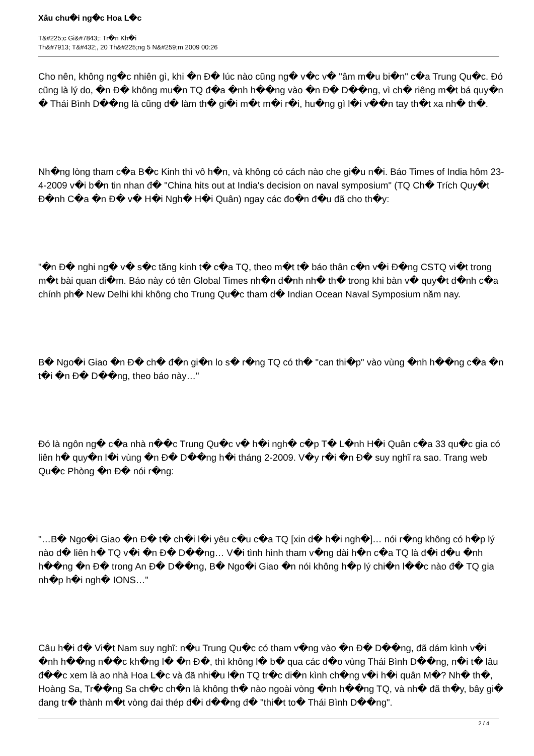Xâu chu�i ng�c Hoa L�c
T&#225;c Gi&#7843;: Tr�n Kh�i
Th&#7913; T&#432;, 20 Th&#225;ng 5 N&#259;m 2009 00:26
Cho nên, không ng�c nhiên gì, khi �n Đ� lúc nào cũng ng� v�c v� "âm m�u bi�n" c�a Trung Qu�c. Đó cũng là lý do, �n Đ� không mu�n TQ đ�a �nh h��ng vào �n Đ� D��ng, vì ch� riêng m�t bá quy�n � Thái Bình D��ng là cũng đ� làm th� gi�i m�t m�i r�i, hu�ng gì l�i v��n tay th�t xa nh� th�.
Nh�ng lòng tham c�a B�c Kinh thì vô h�n, và không có cách nào che gi�u n�i. Báo Times of India hôm 23-4-2009 v�i b�n tin nhan đ� "China hits out at India's decision on naval symposium" (TQ Ch� Trích Quy�t Đ�nh C�a �n Đ� v� H�i Ngh� H�i Quân) ngay các đo�n đ�u đã cho th�y:
"�n Đ� nghi ng� v� s�c tăng kinh t� c�a TQ, theo m�t t� báo thân c�n v�i Đ�ng CSTQ vi�t trong m�t bài quan đi�m. Báo này có tên Global Times nh�n đ�nh nh� th� trong khi bàn v� quy�t đ�nh c�a chính ph� New Delhi khi không cho Trung Qu�c tham d� Indian Ocean Naval Symposium năm nay.
B� Ngo�i Giao �n Đ� ch� đ�n gi�n lo s� r�ng TQ có th� "can thi�p" vào vùng �nh h��ng c�a �n t�i �n Đ� D��ng, theo báo này…"
Đó là ngôn ng� c�a nhà n��c Trung Qu�c v� h�i ngh� c�p T� L�nh H�i Quân c�a 33 qu�c gia có liên h� quy�n l�i vùng �n Đ� D��ng h�i tháng 2-2009. V�y r�i �n Đ� suy nghĩ ra sao. Trang web Qu�c Phòng �n Đ� nói r�ng:
"…B� Ngo�i Giao �n Đ� t� ch�i l�i yêu c�u c�a TQ [xin d� h�i ngh�]… nói r�ng không có h�p lý nào đ� liên h� TQ v�i �n Đ� D��ng… V�i tình hình tham v�ng dài h�n c�a TQ là đ�i đ�u �nh h��ng �n Đ� trong An Đ� D��ng, B� Ngo�i Giao �n nói không h�p lý chi�n l��c nào đ� TQ gia nh�p h�i ngh� IONS…"
Câu h�i đ� Vi�t Nam suy nghĩ: n�u Trung Qu�c có tham v�ng vào �n Đ� D��ng, đã dám kình v�i �nh h��ng n��c kh�ng l� �n Đ�, thì không l� b� qua các đ�o vùng Thái Bình D��ng, n�i t� lâu đ��c xem là ao nhà Hoa L�c và đã nhi�u l�n TQ tr�c di�n kình ch�ng v�i h�i quân M�? Nh� th�, Hoàng Sa, Tr��ng Sa ch�c ch�n là không th� nào ngoài vòng �nh h��ng TQ, và nh� đã th�y, bây gi� đang tr� thành m�t vòng đai thép đ�i d��ng đ� "thi�t to� Thái Bình D��ng".
2 / 4